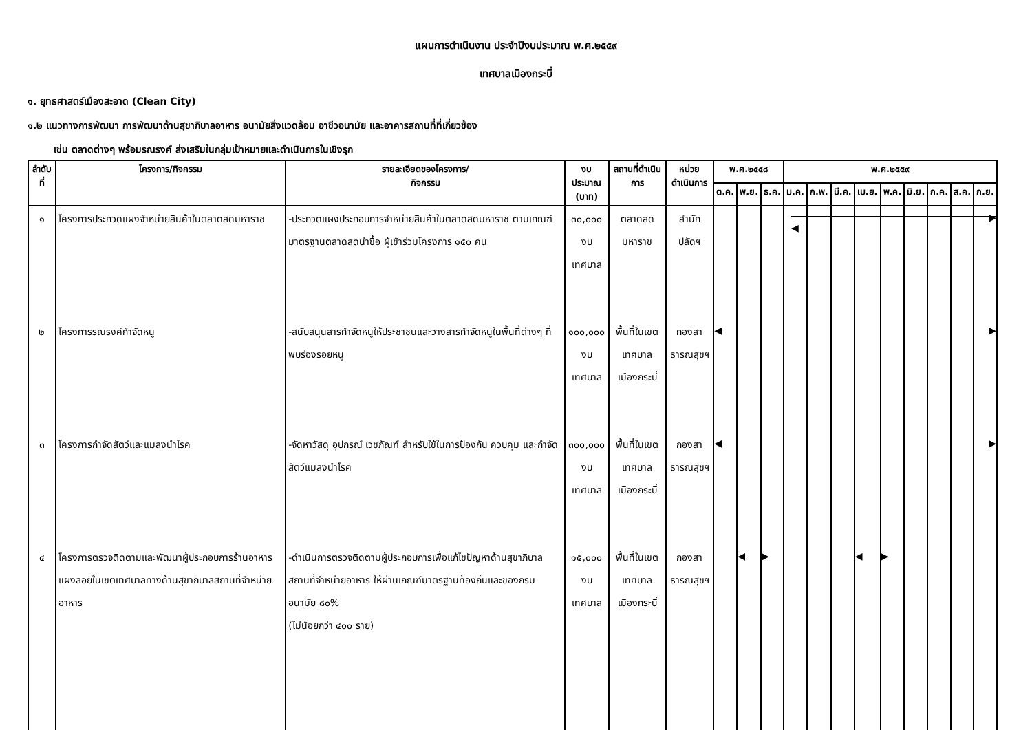แผนการดำเนินงาน ประจำปีงบประมาณ พ.ศ.๒๕๕๙
เทศบาลเมืองกระบี่
๑. ยุทธศาสตร์เมืองสะอาด (Clean City)
๑.๒ แนวทางการพัฒนา การพัฒนาด้านสุขาภิบาลอาหาร อนามัยสิ่งแวดล้อม อาชีวอนามัย และอาคารสถานที่ที่เกี่ยวข้อง
เช่น ตลาดต่างๆ พร้อมรณรงค์ ส่งเสริมในกลุ่มเป้าหมายและดำเนินการในเชิงรุก
| ลำดับที่ | โครงการ/กิจกรรม | รายละเอียดของโครงการ/ กิจกรรม | งบประมาณ (บาท) | สถานที่ดำเนินการ | หน่วยดำเนินการ | พ.ศ.๒๕๕๘ | | | พ.ศ.๒๕๕๙ | | | | | | | | |
| --- | --- | --- | --- | --- | --- | --- | --- | --- | --- | --- | --- | --- | --- | --- | --- | --- | --- |
| | | | | | | ต.ค. | พ.ย. | ธ.ค. | ม.ค. | ก.พ. | มี.ค. | เม.ย. | พ.ค. | มิ.ย. | ก.ค. | ส.ค. | ก.ย. |
| ๑ | โครงการประกวดแผงจำหน่ายสินค้าในตลาดสดมหาราช | -ประกวดแผงประกอบการจำหน่ายสินค้าในตลาดสดมหาราช ตามเกณฑ์มาตรฐานตลาดสดน่าซื้อ ผู้เข้าร่วมโครงการ ๑๕๐ คน | ๓๐,๐๐๐ งบเทศบาล | ตลาดสดมหาราช | สำนักปลัดฯ | | | | ◀ | | | | | | | | ▶ |
| ๒ | โครงการรณรงค์กำจัดหนู | -สนับสนุนสารกำจัดหนูให้ประชาชนและวางสารกำจัดหนูในพื้นที่ต่างๆ ที่พบร่องรอยหนู | ๑๐๐,๐๐๐ งบเทศบาล | พื้นที่ในเขตเทศบาล เมืองกระบี่ | กองสาธารณสุขฯ | ◀ | | | | | | | | | | | ▶ |
| ๓ | โครงการกำจัดสัตว์และแมลงนำโรค | -จัดหาวัสดุ อุปกรณ์ เวชภัณฑ์ สำหรับใช้ในการป้องกัน ควบคุม และกำจัดสัตว์แมลงนำโรค | ๓๐๐,๐๐๐ งบเทศบาล | พื้นที่ในเขตเทศบาล เมืองกระบี่ | กองสาธารณสุขฯ | ◀ | | | | | | | | | | | ▶ |
| ๔ | โครงการตรวจติดตามและพัฒนาผู้ประกอบการร้านอาหารแผงลอยในเขตเทศบาลทางด้านสุขาภิบาลสถานที่จำหน่ายอาหาร | -ดำเนินการตรวจติดตามผู้ประกอบการเพื่อแก้ไขปัญหาด้านสุขาภิบาล สถานที่จำหน่ายอาหาร ให้ผ่านเกณฑ์มาตรฐานท้องถิ่นและของกรมอนามัย ๘๐% (ไม่น้อยกว่า ๔๐๐ ราย) | ๑๕,๐๐๐ งบเทศบาล | พื้นที่ในเขตเทศบาล เมืองกระบี่ | กองสาธารณสุขฯ | | ◀ | ▶ | | | | ◀ | ▶ | | | | |